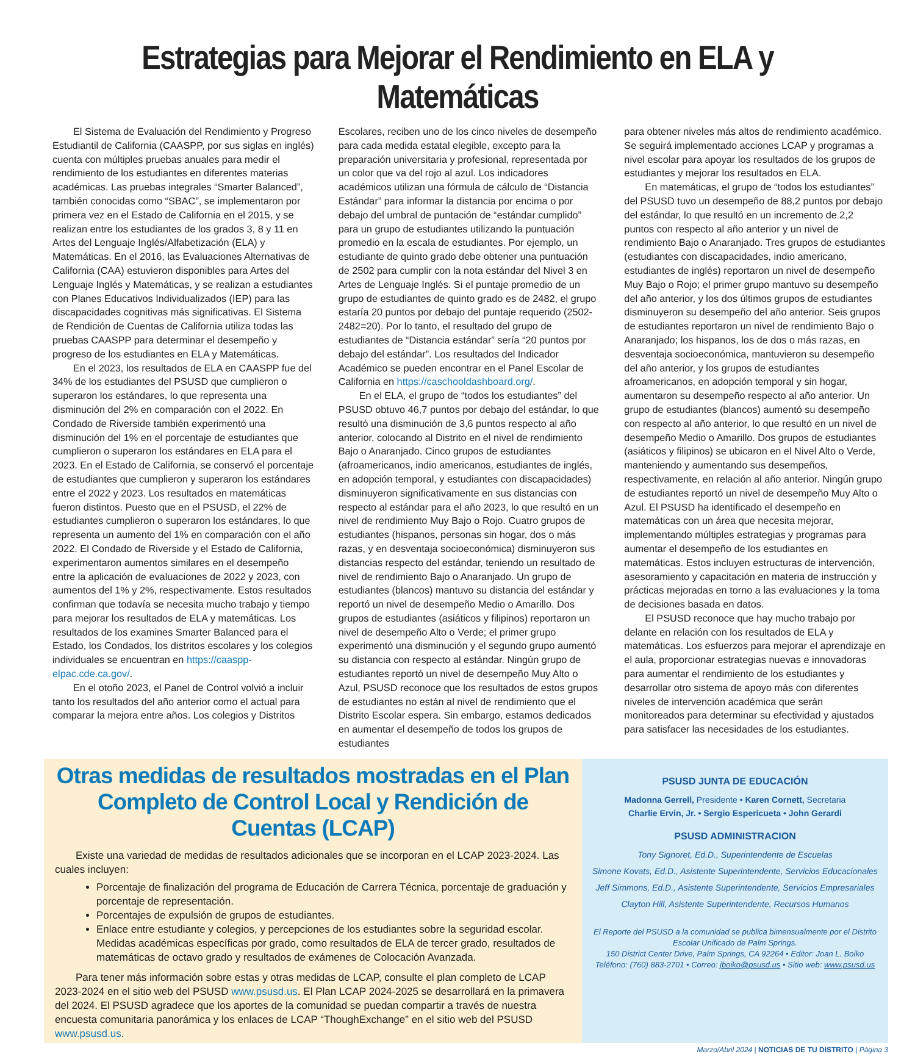Estrategias para Mejorar el Rendimiento en ELA y Matemáticas
El Sistema de Evaluación del Rendimiento y Progreso Estudiantil de California (CAASPP, por sus siglas en inglés) cuenta con múltiples pruebas anuales para medir el rendimiento de los estudiantes en diferentes materias académicas. Las pruebas integrales “Smarter Balanced”, también conocidas como “SBAC”, se implementaron por primera vez en el Estado de California en el 2015, y se realizan entre los estudiantes de los grados 3, 8 y 11 en Artes del Lenguaje Inglés/Alfabetización (ELA) y Matemáticas. En el 2016, las Evaluaciones Alternativas de California (CAA) estuvieron disponibles para Artes del Lenguaje Inglés y Matemáticas, y se realizan a estudiantes con Planes Educativos Individualizados (IEP) para las discapacidades cognitivas más significativas. El Sistema de Rendición de Cuentas de California utiliza todas las pruebas CAASPP para determinar el desempeño y progreso de los estudiantes en ELA y Matemáticas.
En el 2023, los resultados de ELA en CAASPP fue del 34% de los estudiantes del PSUSD que cumplieron o superaron los estándares, lo que representa una disminución del 2% en comparación con el 2022. En Condado de Riverside también experimentó una disminución del 1% en el porcentaje de estudiantes que cumplieron o superaron los estándares en ELA para el 2023. En el Estado de California, se conservó el porcentaje de estudiantes que cumplieron y superaron los estándares entre el 2022 y 2023. Los resultados en matemáticas fueron distintos. Puesto que en el PSUSD, el 22% de estudiantes cumplieron o superaron los estándares, lo que representa un aumento del 1% en comparación con el año 2022. El Condado de Riverside y el Estado de California, experimentaron aumentos similares en el desempeño entre la aplicación de evaluaciones de 2022 y 2023, con aumentos del 1% y 2%, respectivamente. Estos resultados confirman que todavía se necesita mucho trabajo y tiempo para mejorar los resultados de ELA y matemáticas. Los resultados de los examines Smarter Balanced para el Estado, los Condados, los distritos escolares y los colegios individuales se encuentran en https://caaspp-elpac.cde.ca.gov/.
En el otoño 2023, el Panel de Control volvió a incluir tanto los resultados del año anterior como el actual para comparar la mejora entre años. Los colegios y Distritos
Escolares, reciben uno de los cinco niveles de desempeño para cada medida estatal elegible, excepto para la preparación universitaria y profesional, representada por un color que va del rojo al azul. Los indicadores académicos utilizan una fórmula de cálculo de “Distancia Estándar” para informar la distancia por encima o por debajo del umbral de puntación de “estándar cumplido” para un grupo de estudiantes utilizando la puntuación promedio en la escala de estudiantes. Por ejemplo, un estudiante de quinto grado debe obtener una puntuación de 2502 para cumplir con la nota estándar del Nivel 3 en Artes de Lenguaje Inglés. Si el puntaje promedio de un grupo de estudiantes de quinto grado es de 2482, el grupo estaría 20 puntos por debajo del puntaje requerido (2502-2482=20). Por lo tanto, el resultado del grupo de estudiantes de “Distancia estándar” sería “20 puntos por debajo del estándar”. Los resultados del Indicador Académico se pueden encontrar en el Panel Escolar de California en https://caschooldashboard.org/.
En el ELA, el grupo de “todos los estudiantes” del PSUSD obtuvo 46,7 puntos por debajo del estándar, lo que resultó una disminución de 3,6 puntos respecto al año anterior, colocando al Distrito en el nivel de rendimiento Bajo o Anaranjado. Cinco grupos de estudiantes (afroamericanos, indio americanos, estudiantes de inglés, en adopción temporal, y estudiantes con discapacidades) disminuyeron significativamente en sus distancias con respecto al estándar para el año 2023, lo que resultó en un nivel de rendimiento Muy Bajo o Rojo. Cuatro grupos de estudiantes (hispanos, personas sin hogar, dos o más razas, y en desventaja socioeconómica) disminuyeron sus distancias respecto del estándar, teniendo un resultado de nivel de rendimiento Bajo o Anaranjado. Un grupo de estudiantes (blancos) mantuvo su distancia del estándar y reportó un nivel de desempeño Medio o Amarillo. Dos grupos de estudiantes (asiáticos y filipinos) reportaron un nivel de desempeño Alto o Verde; el primer grupo experimentó una disminución y el segundo grupo aumentó su distancia con respecto al estándar. Ningún grupo de estudiantes reportó un nivel de desempeño Muy Alto o Azul, PSUSD reconoce que los resultados de estos grupos de estudiantes no están al nivel de rendimiento que el Distrito Escolar espera. Sin embargo, estamos dedicados en aumentar el desempeño de todos los grupos de estudiantes
para obtener niveles más altos de rendimiento académico. Se seguirá implementado acciones LCAP y programas a nivel escolar para apoyar los resultados de los grupos de estudiantes y mejorar los resultados en ELA.
En matemáticas, el grupo de “todos los estudiantes” del PSUSD tuvo un desempeño de 88,2 puntos por debajo del estándar, lo que resultó en un incremento de 2,2 puntos con respecto al año anterior y un nivel de rendimiento Bajo o Anaranjado. Tres grupos de estudiantes (estudiantes con discapacidades, indio americano, estudiantes de inglés) reportaron un nivel de desempeño Muy Bajo o Rojo; el primer grupo mantuvo su desempeño del año anterior, y los dos últimos grupos de estudiantes disminuyeron su desempeño del año anterior. Seis grupos de estudiantes reportaron un nivel de rendimiento Bajo o Anaranjado; los hispanos, los de dos o más razas, en desventaja socioeconómica, mantuvieron su desempeño del año anterior, y los grupos de estudiantes afroamericanos, en adopción temporal y sin hogar, aumentaron su desempeño respecto al año anterior. Un grupo de estudiantes (blancos) aumentó su desempeño con respecto al año anterior, lo que resultó en un nivel de desempeño Medio o Amarillo. Dos grupos de estudiantes (asiáticos y filipinos) se ubicaron en el Nivel Alto o Verde, manteniendo y aumentando sus desempeños, respectivamente, en relación al año anterior. Ningún grupo de estudiantes reportó un nivel de desempeño Muy Alto o Azul. El PSUSD ha identificado el desempeño en matemáticas con un área que necesita mejorar, implementando múltiples estrategias y programas para aumentar el desempeño de los estudiantes en matemáticas. Estos incluyen estructuras de intervención, asesoramiento y capacitación en materia de instrucción y prácticas mejoradas en torno a las evaluaciones y la toma de decisiones basada en datos.
El PSUSD reconoce que hay mucho trabajo por delante en relación con los resultados de ELA y matemáticas. Los esfuerzos para mejorar el aprendizaje en el aula, proporcionar estrategias nuevas e innovadoras para aumentar el rendimiento de los estudiantes y desarrollar otro sistema de apoyo más con diferentes niveles de intervención académica que serán monitoreados para determinar su efectividad y ajustados para satisfacer las necesidades de los estudiantes.
Otras medidas de resultados mostradas en el Plan Completo de Control Local y Rendición de Cuentas (LCAP)
Existe una variedad de medidas de resultados adicionales que se incorporan en el LCAP 2023-2024. Las cuales incluyen:
Porcentaje de finalización del programa de Educación de Carrera Técnica, porcentaje de graduación y porcentaje de representación.
Porcentajes de expulsión de grupos de estudiantes.
Enlace entre estudiante y colegios, y percepciones de los estudiantes sobre la seguridad escolar. Medidas académicas específicas por grado, como resultados de ELA de tercer grado, resultados de matemáticas de octavo grado y resultados de exámenes de Colocación Avanzada.
Para tener más información sobre estas y otras medidas de LCAP, consulte el plan completo de LCAP 2023-2024 en el sitio web del PSUSD www.psusd.us. El Plan LCAP 2024-2025 se desarrollará en la primavera del 2024. El PSUSD agradece que los aportes de la comunidad se puedan compartir a través de nuestra encuesta comunitaria panorámica y los enlaces de LCAP “ThoughExchange” en el sitio web del PSUSD www.psusd.us.
PSUSD JUNTA DE EDUCACIÓN
Madonna Gerrell, Presidente • Karen Cornett, Secretaria
Charlie Ervin, Jr. • Sergio Espericueta • John Gerardi
PSUSD ADMINISTRACION
Tony Signoret, Ed.D., Superintendente de Escuelas
Simone Kovats, Ed.D., Asistente Superintendente, Servicios Educacionales
Jeff Simmons, Ed.D., Asistente Superintendente, Servicios Empresariales
Clayton Hill, Asistente Superintendente, Recursos Humanos
El Reporte del PSUSD a la comunidad se publica bimensualmente por el Distrito Escolar Unificado de Palm Springs.
150 District Center Drive, Palm Springs, CA 92264 • Editor: Joan L. Boiko
Teléfono: (760) 883-2701 • Correo: jboiko@psusd.us • Sitio web: www.psusd.us
Marzo/Abril 2024 | NOTICIAS DE TU DISTRITO | Página 3